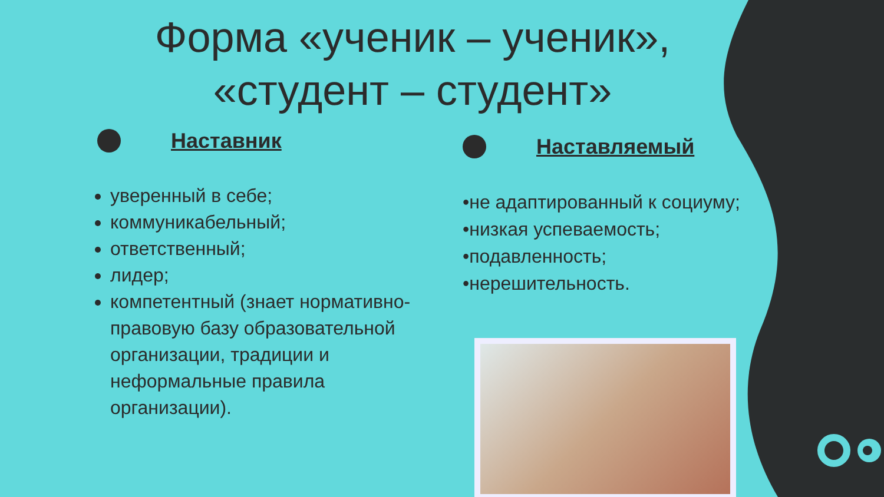Форма «ученик – ученик»,
«студент – студент»
Наставник
уверенный в себе;
коммуникабельный;
ответственный;
лидер;
компетентный (знает нормативно-правовую базу образовательной организации, традиции и неформальные правила организации).
Наставляемый
•не адаптированный к социуму;
•низкая успеваемость;
•подавленность;
•нерешительность.